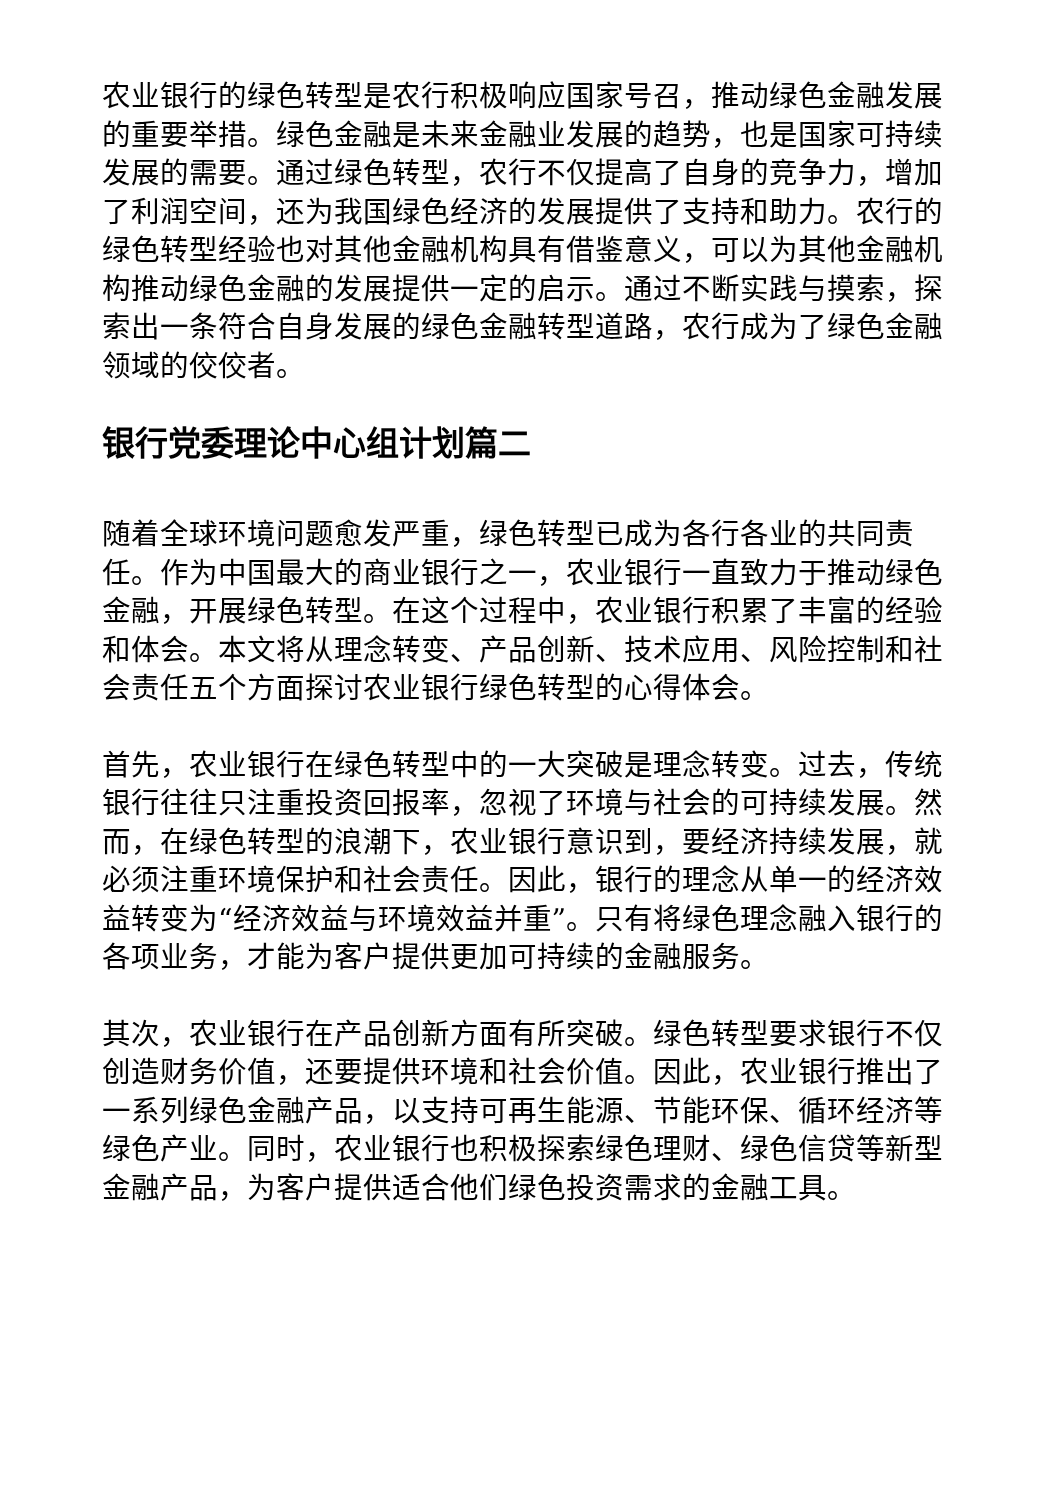农业银行的绿色转型是农行积极响应国家号召，推动绿色金融发展的重要举措。绿色金融是未来金融业发展的趋势，也是国家可持续发展的需要。通过绿色转型，农行不仅提高了自身的竞争力，增加了利润空间，还为我国绿色经济的发展提供了支持和助力。农行的绿色转型经验也对其他金融机构具有借鉴意义，可以为其他金融机构推动绿色金融的发展提供一定的启示。通过不断实践与摸索，探索出一条符合自身发展的绿色金融转型道路，农行成为了绿色金融领域的佼佼者。
银行党委理论中心组计划篇二
随着全球环境问题愈发严重，绿色转型已成为各行各业的共同责任。作为中国最大的商业银行之一，农业银行一直致力于推动绿色金融，开展绿色转型。在这个过程中，农业银行积累了丰富的经验和体会。本文将从理念转变、产品创新、技术应用、风险控制和社会责任五个方面探讨农业银行绿色转型的心得体会。
首先，农业银行在绿色转型中的一大突破是理念转变。过去，传统银行往往只注重投资回报率，忽视了环境与社会的可持续发展。然而，在绿色转型的浪潮下，农业银行意识到，要经济持续发展，就必须注重环境保护和社会责任。因此，银行的理念从单一的经济效益转变为“经济效益与环境效益并重”。只有将绿色理念融入银行的各项业务，才能为客户提供更加可持续的金融服务。
其次，农业银行在产品创新方面有所突破。绿色转型要求银行不仅创造财务价值，还要提供环境和社会价值。因此，农业银行推出了一系列绿色金融产品，以支持可再生能源、节能环保、循环经济等绿色产业。同时，农业银行也积极探索绿色理财、绿色信贷等新型金融产品，为客户提供适合他们绿色投资需求的金融工具。